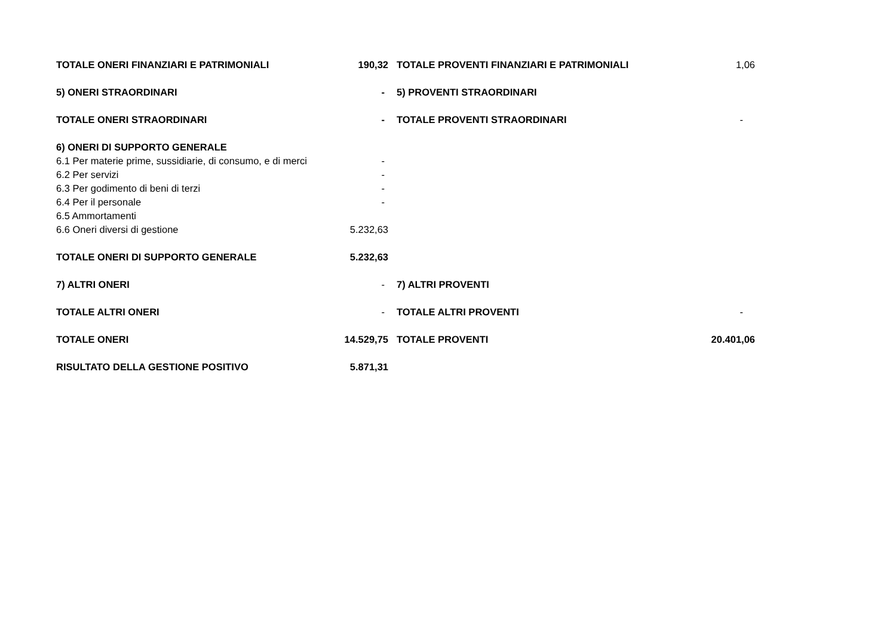| TOTALE ONERI FINANZIARI E PATRIMONIALI | 190,32 | TOTALE PROVENTI FINANZIARI E PATRIMONIALI | 1,06 |
| 5) ONERI STRAORDINARI | - | 5) PROVENTI STRAORDINARI | |
| TOTALE ONERI STRAORDINARI | - | TOTALE PROVENTI STRAORDINARI | - |
| 6) ONERI DI SUPPORTO GENERALE | | | |
| 6.1 Per materie prime, sussidiarie, di consumo, e di merci | - | | |
| 6.2 Per servizi | - | | |
| 6.3 Per godimento di beni di terzi | - | | |
| 6.4 Per il personale | - | | |
| 6.5 Ammortamenti | | | |
| 6.6 Oneri diversi di gestione | 5.232,63 | | |
| TOTALE ONERI DI SUPPORTO GENERALE | 5.232,63 | | |
| 7) ALTRI ONERI | - | 7) ALTRI PROVENTI | |
| TOTALE ALTRI ONERI | - | TOTALE ALTRI PROVENTI | - |
| TOTALE ONERI | 14.529,75 | TOTALE PROVENTI | 20.401,06 |
| RISULTATO DELLA GESTIONE POSITIVO | 5.871,31 | | |